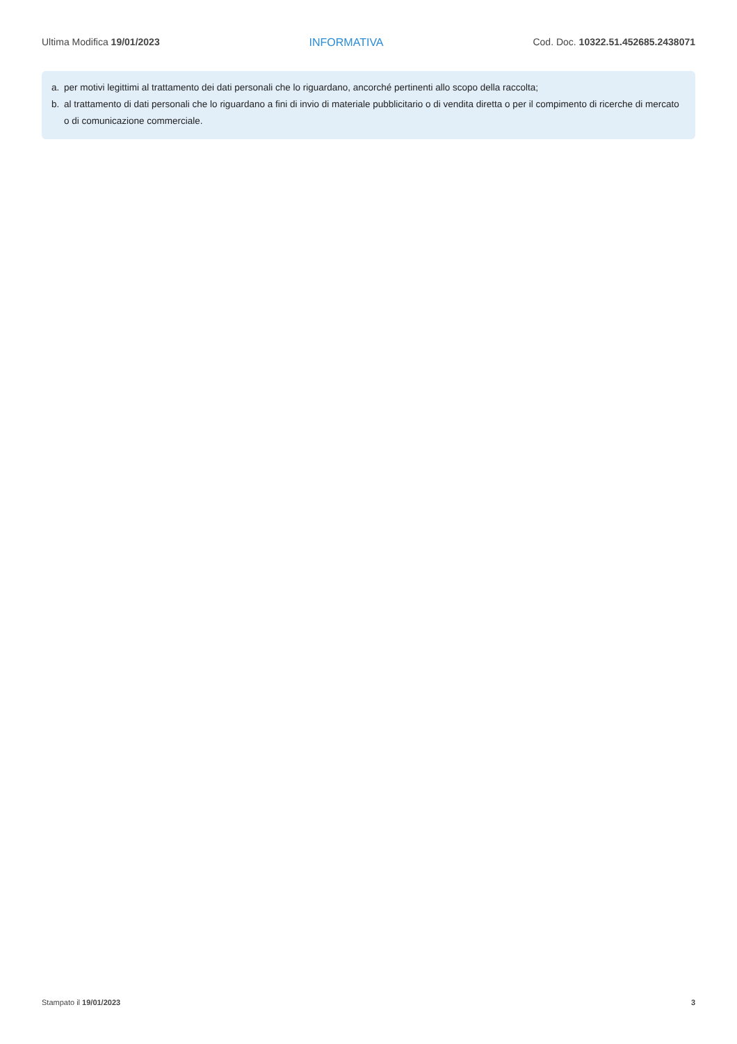Ultima Modifica 19/01/2023 INFORMATIVA Cod. Doc. 10322.51.452685.2438071
a. per motivi legittimi al trattamento dei dati personali che lo riguardano, ancorché pertinenti allo scopo della raccolta;
b. al trattamento di dati personali che lo riguardano a fini di invio di materiale pubblicitario o di vendita diretta o per il compimento di ricerche di mercato o di comunicazione commerciale.
Stampato il 19/01/2023 3